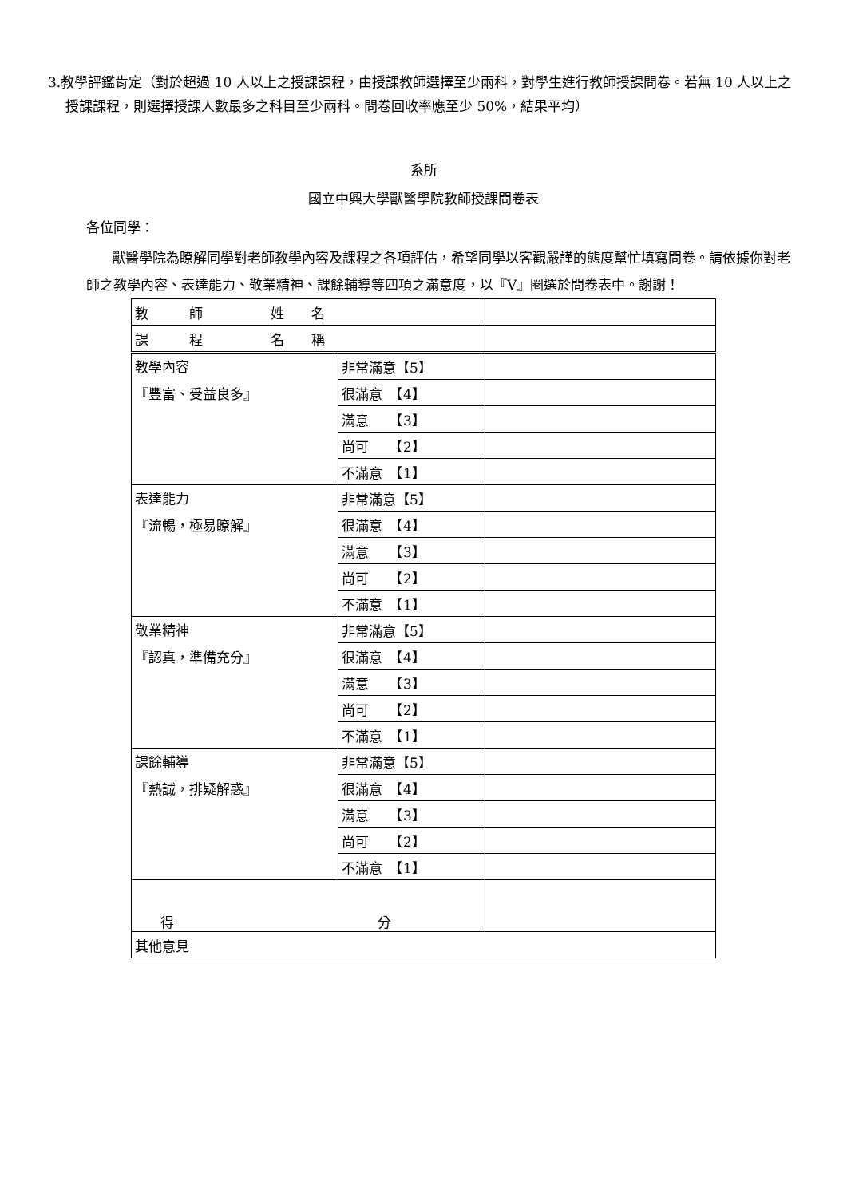3.教學評鑑肯定（對於超過 10 人以上之授課課程，由授課教師選擇至少兩科，對學生進行教師授課問卷。若無 10 人以上之授課課程，則選擇授課人數最多之科目至少兩科。問卷回收率應至少 50%，結果平均）
系所
國立中興大學獸醫學院教師授課問卷表
各位同學：
獸醫學院為瞭解同學對老師教學內容及課程之各項評估，希望同學以客觀嚴謹的態度幫忙填寫問卷。請依據你對老師之教學內容、表達能力、敬業精神、課餘輔導等四項之滿意度，以『V』圈選於問卷表中。謝謝！
| 教 師 姓 名 | | |
| 課 程 名 稱 | | |
| 教學內容 『豐富、受益良多』 | 非常滿意【5】 | |
| | 很滿意 【4】 | |
| | 滿意 【3】 | |
| | 尚可 【2】 | |
| | 不滿意 【1】 | |
| 表達能力 『流暢，極易瞭解』 | 非常滿意【5】 | |
| | 很滿意 【4】 | |
| | 滿意 【3】 | |
| | 尚可 【2】 | |
| | 不滿意 【1】 | |
| 敬業精神 『認真，準備充分』 | 非常滿意【5】 | |
| | 很滿意 【4】 | |
| | 滿意 【3】 | |
| | 尚可 【2】 | |
| | 不滿意 【1】 | |
| 課餘輔導 『熱誠，排疑解惑』 | 非常滿意【5】 | |
| | 很滿意 【4】 | |
| | 滿意 【3】 | |
| | 尚可 【2】 | |
| | 不滿意 【1】 | |
| 得 分 | | |
| 其他意見 | | |